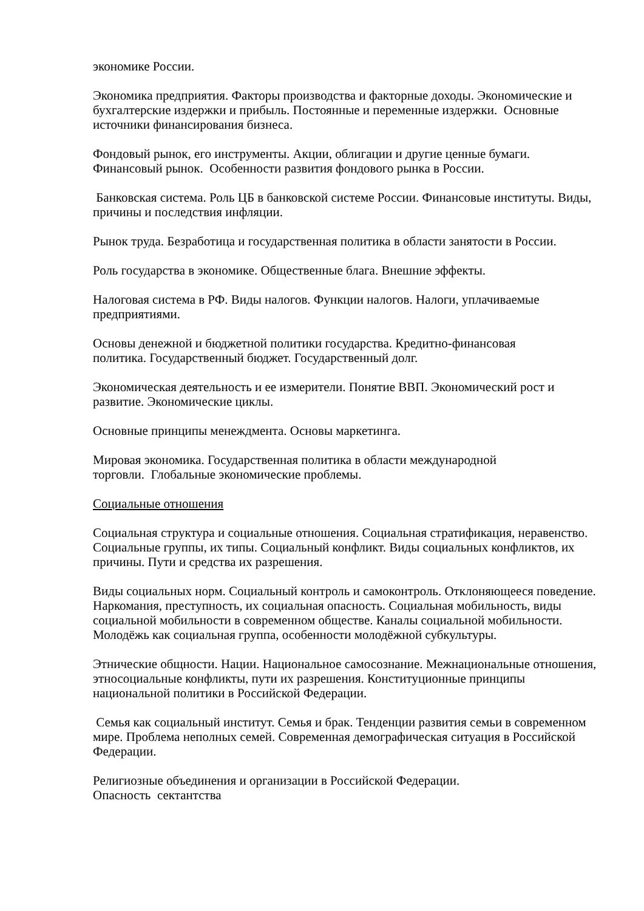экономике России.
Экономика предприятия. Факторы производства и факторные доходы. Экономические и бухгалтерские издержки и прибыль. Постоянные и переменные издержки. Основные источники финансирования бизнеса.
Фондовый рынок, его инструменты. Акции, облигации и другие ценные бумаги. Финансовый рынок. Особенности развития фондового рынка в России.
Банковская система. Роль ЦБ в банковской системе России. Финансовые институты. Виды, причины и последствия инфляции.
Рынок труда. Безработица и государственная политика в области занятости в России.
Роль государства в экономике. Общественные блага. Внешние эффекты.
Налоговая система в РФ. Виды налогов. Функции налогов. Налоги, уплачиваемые предприятиями.
Основы денежной и бюджетной политики государства. Кредитно-финансовая
политика. Государственный бюджет. Государственный долг.
Экономическая деятельность и ее измерители. Понятие ВВП. Экономический рост и развитие. Экономические циклы.
Основные принципы менеждмента. Основы маркетинга.
Мировая экономика. Государственная политика в области международной
торговли. Глобальные экономические проблемы.
Социальные отношения
Социальная структура и социальные отношения. Социальная стратификация, неравенство. Социальные группы, их типы. Социальный конфликт. Виды социальных конфликтов, их причины. Пути и средства их разрешения.
Виды социальных норм. Социальный контроль и самоконтроль. Отклоняющееся поведение. Наркомания, преступность, их социальная опасность. Социальная мобильность, виды социальной мобильности в современном обществе. Каналы социальной мобильности. Молодёжь как социальная группа, особенности молодёжной субкультуры.
Этнические общности. Нации. Национальное самосознание. Межнациональные отношения, этносоциальные конфликты, пути их разрешения. Конституционные принципы национальной политики в Российской Федерации.
Семья как социальный институт. Семья и брак. Тенденции развития семьи в современном мире. Проблема неполных семей. Современная демографическая ситуация в Российской Федерации.
Религиозные объединения и организации в Российской Федерации.
Опасность сектантства